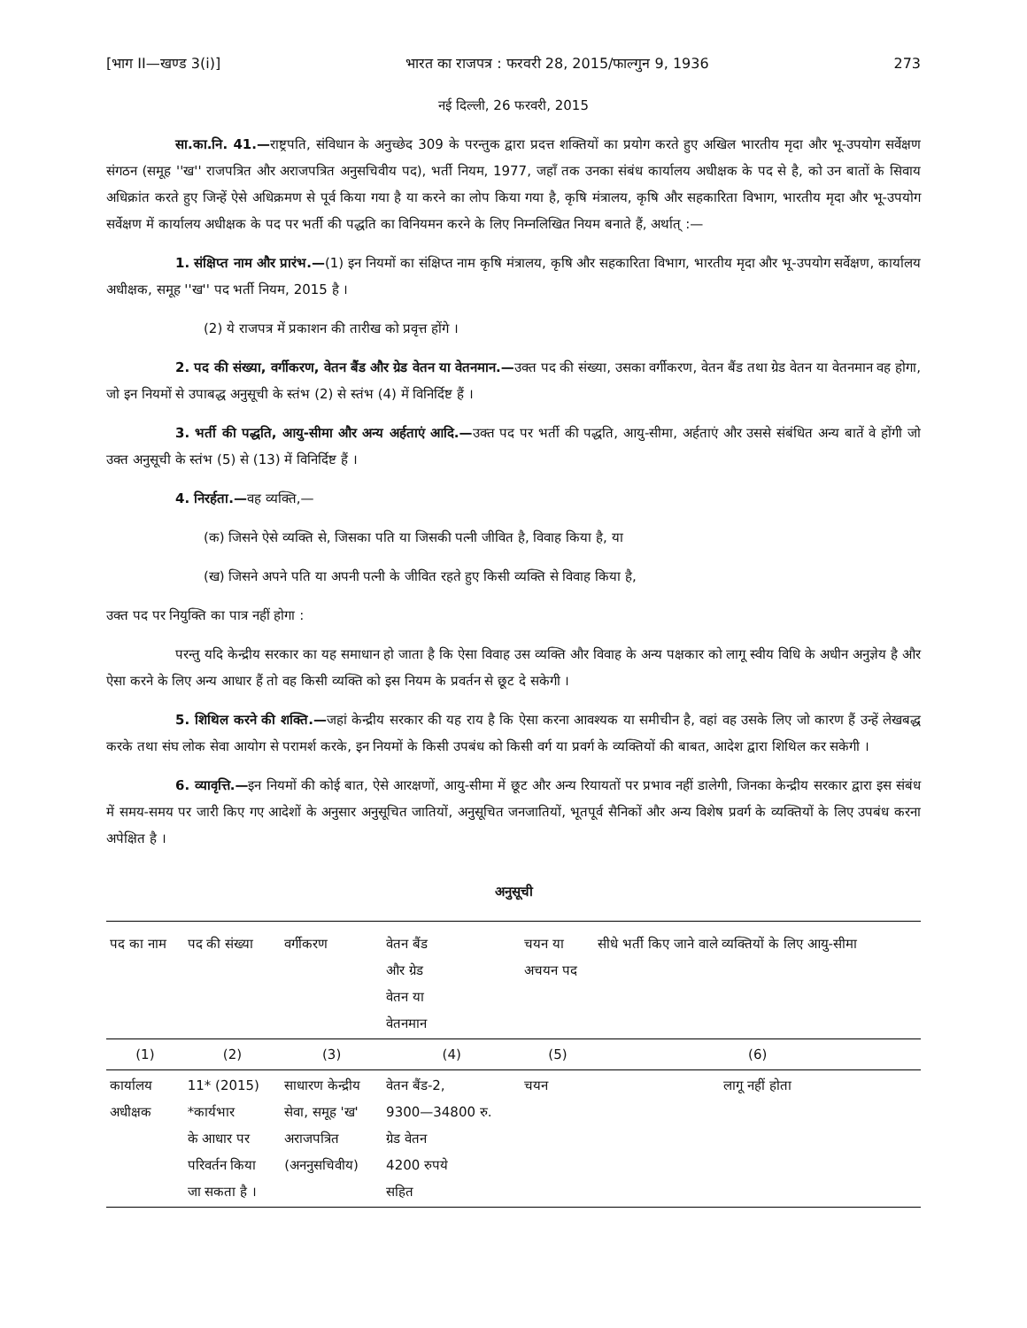[भाग II—खण्ड 3(i)] भारत का राजपत्र : फरवरी 28, 2015/फाल्गुन 9, 1936 273
नई दिल्ली, 26 फरवरी, 2015
सा.का.नि. 41.—राष्ट्रपति, संविधान के अनुच्छेद 309 के परन्तुक द्वारा प्रदत्त शक्तियों का प्रयोग करते हुए अखिल भारतीय मृदा और भू-उपयोग सर्वेक्षण संगठन (समूह ''ख'' राजपत्रित और अराजपत्रित अनुसचिवीय पद), भर्ती नियम, 1977, जहाँ तक उनका संबंध कार्यालय अधीक्षक के पद से है, को उन बातों के सिवाय अधिक्रांत करते हुए जिन्हें ऐसे अधिक्रमण से पूर्व किया गया है या करने का लोप किया गया है, कृषि मंत्रालय, कृषि और सहकारिता विभाग, भारतीय मृदा और भू-उपयोग सर्वेक्षण में कार्यालय अधीक्षक के पद पर भर्ती की पद्धति का विनियमन करने के लिए निम्नलिखित नियम बनाते हैं, अर्थात् :—
1. संक्षिप्त नाम और प्रारंभ.—(1) इन नियमों का संक्षिप्त नाम कृषि मंत्रालय, कृषि और सहकारिता विभाग, भारतीय मृदा और भू-उपयोग सर्वेक्षण, कार्यालय अधीक्षक, समूह ''ख'' पद भर्ती नियम, 2015 है ।
(2) ये राजपत्र में प्रकाशन की तारीख को प्रवृत्त होंगे ।
2. पद की संख्या, वर्गीकरण, वेतन बैंड और ग्रेड वेतन या वेतनमान.—उक्त पद की संख्या, उसका वर्गीकरण, वेतन बैंड तथा ग्रेड वेतन या वेतनमान वह होगा, जो इन नियमों से उपाबद्ध अनुसूची के स्तंभ (2) से स्तंभ (4) में विनिर्दिष्ट हैं ।
3. भर्ती की पद्धति, आयु-सीमा और अन्य अर्हताएं आदि.—उक्त पद पर भर्ती की पद्धति, आयु-सीमा, अर्हताएं और उससे संबंधित अन्य बातें वे होंगी जो उक्त अनुसूची के स्तंभ (5) से (13) में विनिर्दिष्ट हैं ।
4. निरर्हता.—वह व्यक्ति,—
(क) जिसने ऐसे व्यक्ति से, जिसका पति या जिसकी पत्नी जीवित है, विवाह किया है, या
(ख) जिसने अपने पति या अपनी पत्नी के जीवित रहते हुए किसी व्यक्ति से विवाह किया है,
उक्त पद पर नियुक्ति का पात्र नहीं होगा :
परन्तु यदि केन्द्रीय सरकार का यह समाधान हो जाता है कि ऐसा विवाह उस व्यक्ति और विवाह के अन्य पक्षकार को लागू स्वीय विधि के अधीन अनुज्ञेय है और ऐसा करने के लिए अन्य आधार हैं तो वह किसी व्यक्ति को इस नियम के प्रवर्तन से छूट दे सकेगी ।
5. शिथिल करने की शक्ति.—जहां केन्द्रीय सरकार की यह राय है कि ऐसा करना आवश्यक या समीचीन है, वहां वह उसके लिए जो कारण हैं उन्हें लेखबद्ध करके तथा संघ लोक सेवा आयोग से परामर्श करके, इन नियमों के किसी उपबंध को किसी वर्ग या प्रवर्ग के व्यक्तियों की बाबत, आदेश द्वारा शिथिल कर सकेगी ।
6. व्यावृत्ति.—इन नियमों की कोई बात, ऐसे आरक्षणों, आयु-सीमा में छूट और अन्य रियायतों पर प्रभाव नहीं डालेगी, जिनका केन्द्रीय सरकार द्वारा इस संबंध में समय-समय पर जारी किए गए आदेशों के अनुसार अनुसूचित जातियों, अनुसूचित जनजातियों, भूतपूर्व सैनिकों और अन्य विशेष प्रवर्ग के व्यक्तियों के लिए उपबंध करना अपेक्षित है ।
अनुसूची
| पद का नाम | पद की संख्या | वर्गीकरण | वेतन बैंड और ग्रेड वेतन या वेतनमान | चयन या अचयन पद | सीधे भर्ती किए जाने वाले व्यक्तियों के लिए आयु-सीमा |
| --- | --- | --- | --- | --- | --- |
| (1) | (2) | (3) | (4) | (5) | (6) |
| कार्यालय अधीक्षक | 11* (2015) *कार्यभार के आधार पर परिवर्तन किया जा सकता है । | साधारण केन्द्रीय सेवा, समूह 'ख' अराजपत्रित (अननुसचिवीय) | वेतन बैंड-2, 9300—34800 रु. ग्रेड वेतन 4200 रुपये सहित | चयन | लागू नहीं होता |